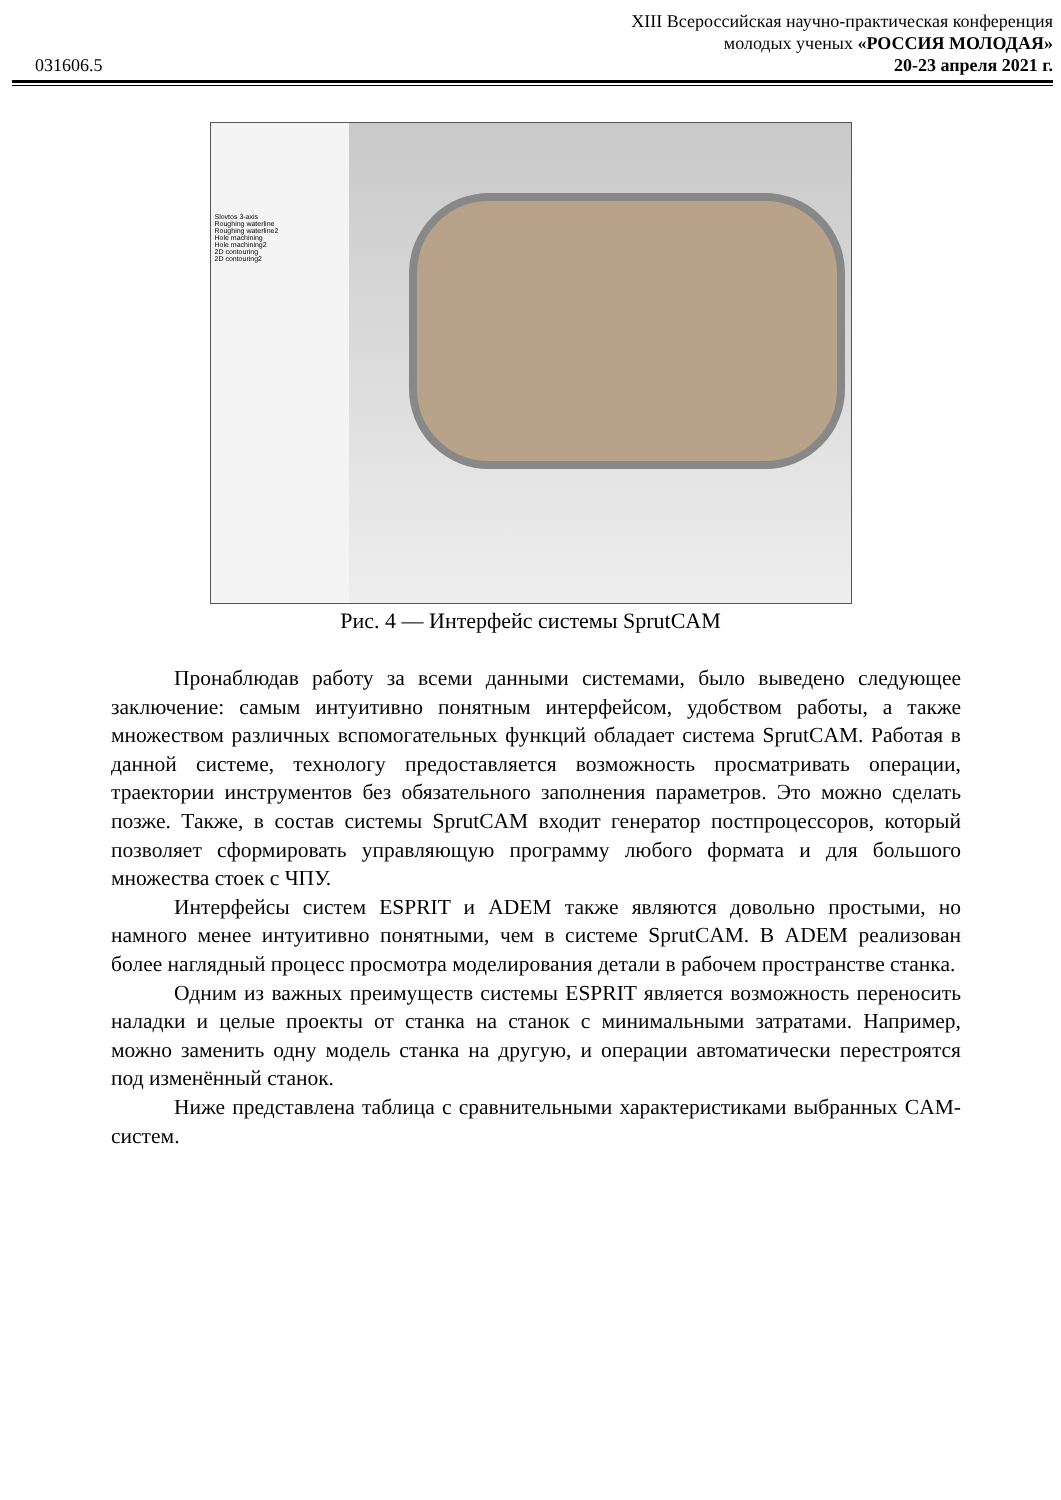031606.5
XIII Всероссийская научно-практическая конференция
молодых ученых «РОССИЯ МОЛОДАЯ»
20-23 апреля 2021 г.
Slovtos 3-axis
Roughing waterline
Roughing waterline2
Hole machining
Hole machining2
2D contouring
2D contouring2
Рис. 4 — Интерфейс системы SprutCAM
Пронаблюдав работу за всеми данными системами, было выведено следующее заключение: самым интуитивно понятным интерфейсом, удобством работы, а также множеством различных вспомогательных функций обладает система SprutCAM. Работая в данной системе, технологу предоставляется возможность просматривать операции, траектории инструментов без обязательного заполнения параметров. Это можно сделать позже. Также, в состав системы SprutCAM входит генератор постпроцессоров, который позволяет сформировать управляющую программу любого формата и для большого множества стоек с ЧПУ.
Интерфейсы систем ESPRIT и ADEM также являются довольно простыми, но намного менее интуитивно понятными, чем в системе SprutCAM. В ADEM реализован более наглядный процесс просмотра моделирования детали в рабочем пространстве станка.
Одним из важных преимуществ системы ESPRIT является возможность переносить наладки и целые проекты от станка на станок с минимальными затратами. Например, можно заменить одну модель станка на другую, и операции автоматически перестроятся под изменённый станок.
Ниже представлена таблица с сравнительными характеристиками выбранных CAM-систем.